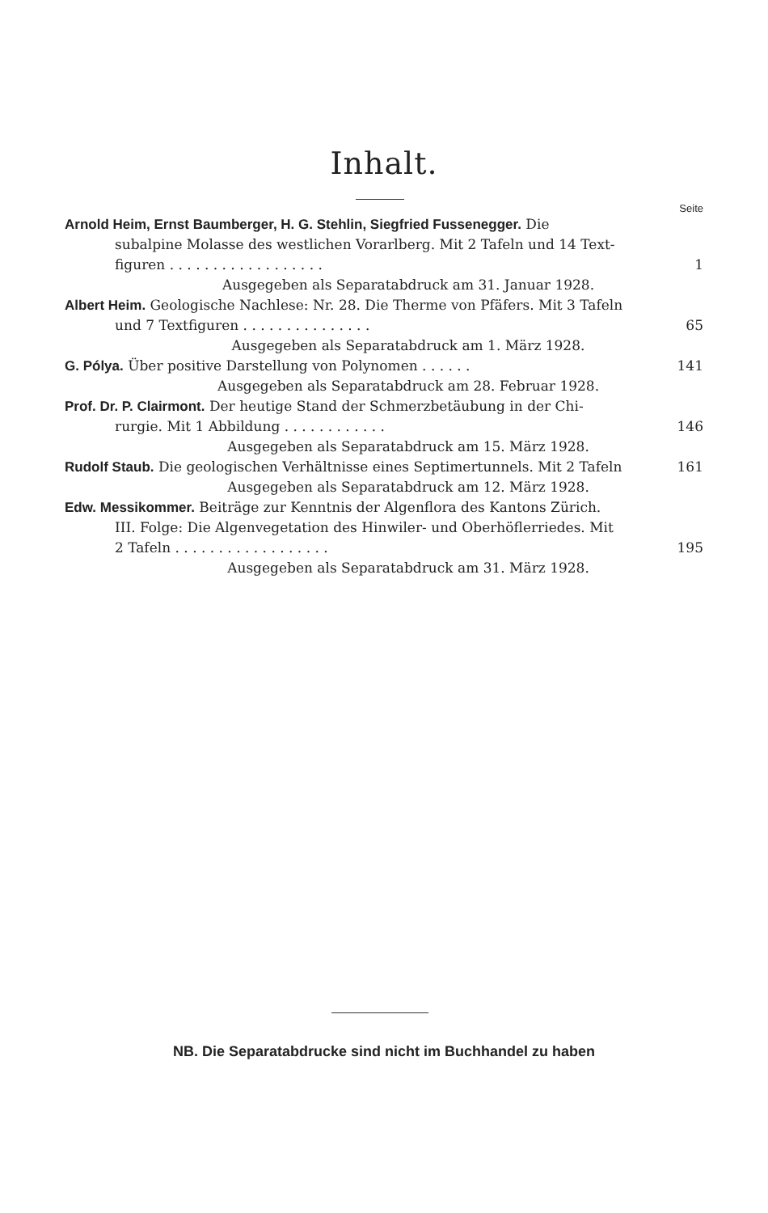Inhalt.
Seite
Arnold Heim, Ernst Baumberger, H. G. Stehlin, Siegfried Fussenegger. Die
subalpine Molasse des westlichen Vorarlberg. Mit 2 Tafeln und 14 Text-
figuren . . . . . . . . . . . . . . . . . . 1
Ausgegeben als Separatabdruck am 31. Januar 1928.
Albert Heim. Geologische Nachlese: Nr. 28. Die Therme von Pfäfers. Mit 3 Tafeln
und 7 Textfiguren . . . . . . . . . . . . . . . 65
Ausgegeben als Separatabdruck am 1. März 1928.
G. Pólya. Über positive Darstellung von Polynomen . . . . . . 141
Ausgegeben als Separatabdruck am 28. Februar 1928.
Prof. Dr. P. Clairmont. Der heutige Stand der Schmerzbetäubung in der Chi-
rurgie. Mit 1 Abbildung . . . . . . . . . . . . 146
Ausgegeben als Separatabdruck am 15. März 1928.
Rudolf Staub. Die geologischen Verhältnisse eines Septimertunnels. Mit 2 Tafeln 161
Ausgegeben als Separatabdruck am 12. März 1928.
Edw. Messikommer. Beiträge zur Kenntnis der Algenflora des Kantons Zürich.
III. Folge: Die Algenvegetation des Hinwiler- und Oberhöflerriedes. Mit
2 Tafeln . . . . . . . . . . . . . . . . . . 195
Ausgegeben als Separatabdruck am 31. März 1928.
NB. Die Separatabdrucke sind nicht im Buchhandel zu haben